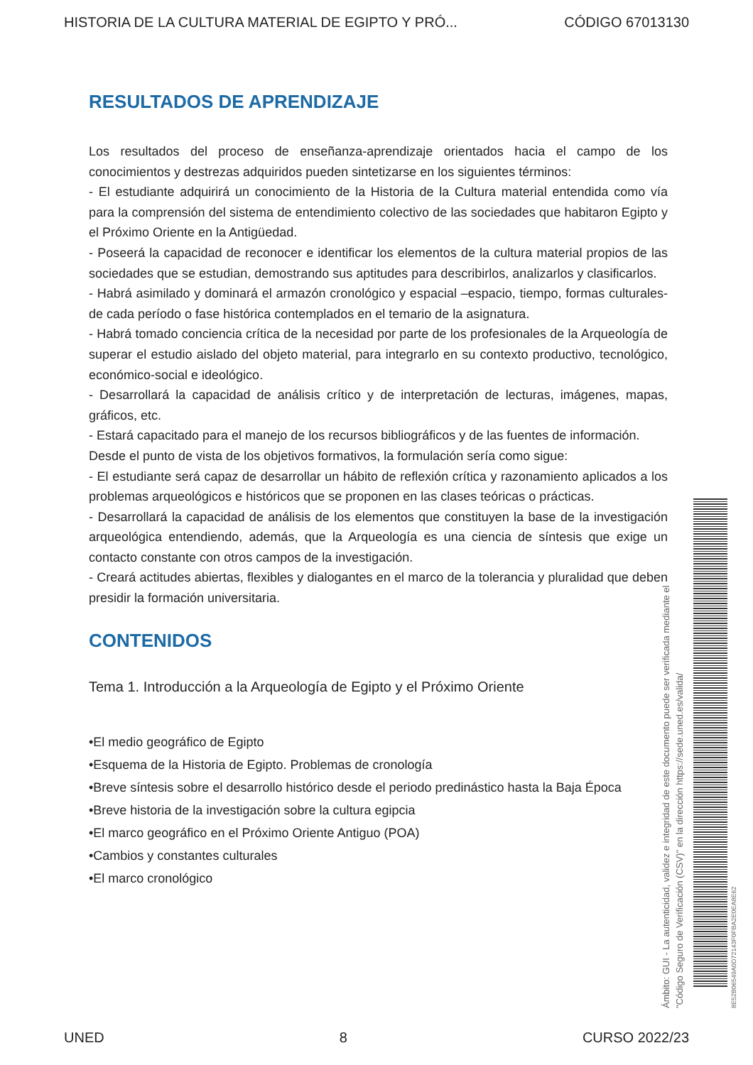HISTORIA DE LA CULTURA MATERIAL DE EGIPTO Y PRÓ... CÓDIGO 67013130
RESULTADOS DE APRENDIZAJE
Los resultados del proceso de enseñanza-aprendizaje orientados hacia el campo de los conocimientos y destrezas adquiridos pueden sintetizarse en los siguientes términos:
- El estudiante adquirirá un conocimiento de la Historia de la Cultura material entendida como vía para la comprensión del sistema de entendimiento colectivo de las sociedades que habitaron Egipto y el Próximo Oriente en la Antigüedad.
- Poseerá la capacidad de reconocer e identificar los elementos de la cultura material propios de las sociedades que se estudian, demostrando sus aptitudes para describirlos, analizarlos y clasificarlos.
- Habrá asimilado y dominará el armazón cronológico y espacial –espacio, tiempo, formas culturales- de cada período o fase histórica contemplados en el temario de la asignatura.
- Habrá tomado conciencia crítica de la necesidad por parte de los profesionales de la Arqueología de superar el estudio aislado del objeto material, para integrarlo en su contexto productivo, tecnológico, económico-social e ideológico.
- Desarrollará la capacidad de análisis crítico y de interpretación de lecturas, imágenes, mapas, gráficos, etc.
- Estará capacitado para el manejo de los recursos bibliográficos y de las fuentes de información.
Desde el punto de vista de los objetivos formativos, la formulación sería como sigue:
- El estudiante será capaz de desarrollar un hábito de reflexión crítica y razonamiento aplicados a los problemas arqueológicos e históricos que se proponen en las clases teóricas o prácticas.
- Desarrollará la capacidad de análisis de los elementos que constituyen la base de la investigación arqueológica entendiendo, además, que la Arqueología es una ciencia de síntesis que exige un contacto constante con otros campos de la investigación.
- Creará actitudes abiertas, flexibles y dialogantes en el marco de la tolerancia y pluralidad que deben presidir la formación universitaria.
CONTENIDOS
Tema 1. Introducción a la Arqueología de Egipto y el Próximo Oriente
•El medio geográfico de Egipto
•Esquema de la Historia de Egipto. Problemas de cronología
•Breve síntesis sobre el desarrollo histórico desde el periodo predinástico hasta la Baja Época
•Breve historia de la investigación sobre la cultura egipcia
•El marco geográfico en el Próximo Oriente Antiguo (POA)
•Cambios y constantes culturales
•El marco cronológico
Ámbito: GUI - La autenticidad, validez e integridad de este documento puede ser verificada mediante el
"Código Seguro de Verificación (CSV)" en la dirección https://sede.uned.es/valida/
8E52B06549A0D72143F0FBA2E0EA8E62
UNED 8 CURSO 2022/23